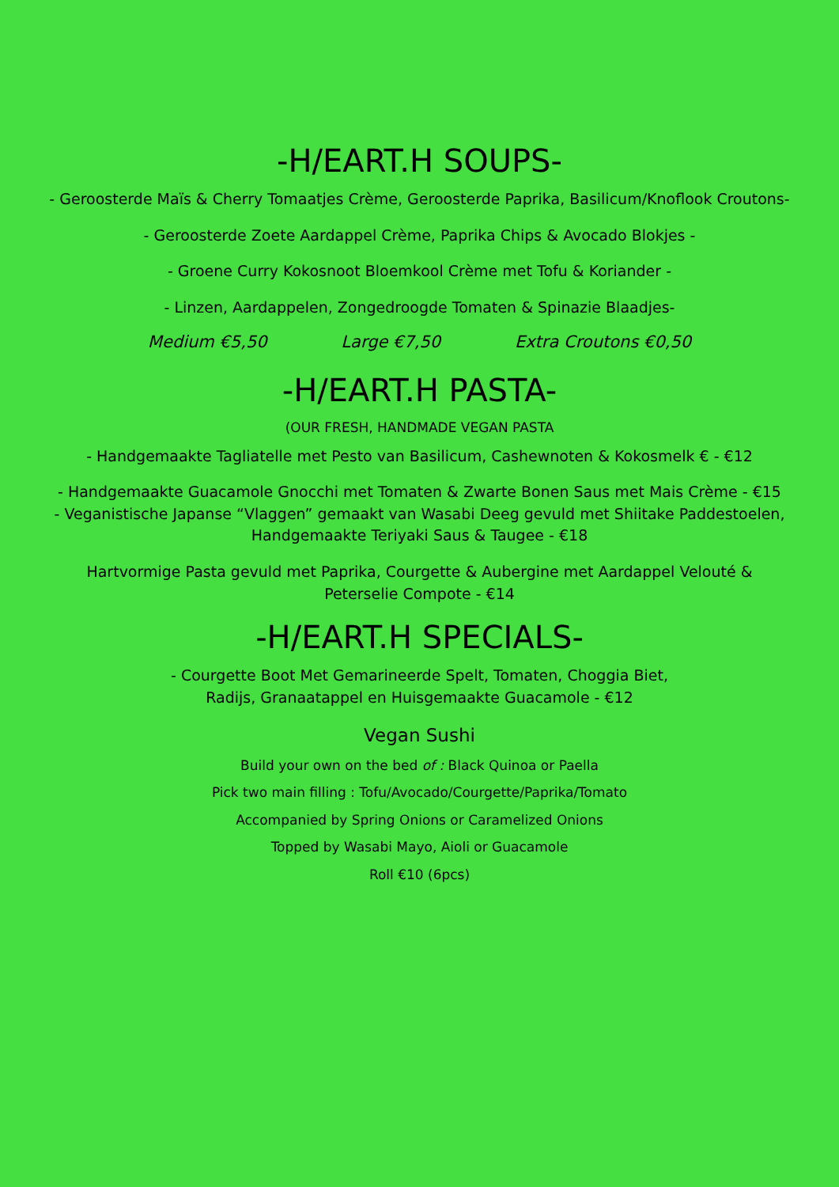-H/EART.H SOUPS-
- Geroosterde Maïs & Cherry Tomaatjes Crème, Geroosterde Paprika, Basilicum/Knoflook Croutons-
- Geroosterde Zoete Aardappel Crème, Paprika Chips & Avocado Blokjes -
- Groene Curry Kokosnoot Bloemkool Crème met Tofu & Koriander -
- Linzen, Aardappelen, Zongedroogde Tomaten & Spinazie Blaadjes-
Medium €5,50 Large €7,50 Extra Croutons €0,50
-H/EART.H PASTA-
(OUR FRESH, HANDMADE VEGAN PASTA
- Handgemaakte Tagliatelle met Pesto van Basilicum, Cashewnoten & Kokosmelk € - €12
- Handgemaakte Guacamole Gnocchi met Tomaten & Zwarte Bonen Saus met Mais Crème - €15
- Veganistische Japanse “Vlaggen” gemaakt van Wasabi Deeg gevuld met Shiitake Paddestoelen, Handgemaakte Teriyaki Saus & Taugee - €18
Hartvormige Pasta gevuld met Paprika, Courgette & Aubergine met Aardappel Velouté & Peterselie Compote - €14
-H/EART.H SPECIALS-
- Courgette Boot Met Gemarineerde Spelt, Tomaten, Choggia Biet,
Radijs, Granaatappel en Huisgemaakte Guacamole - €12
Vegan Sushi
Build your own on the bed of : Black Quinoa or Paella
Pick two main filling : Tofu/Avocado/Courgette/Paprika/Tomato
Accompanied by Spring Onions or Caramelized Onions
Topped by Wasabi Mayo, Aioli or Guacamole
Roll €10 (6pcs)